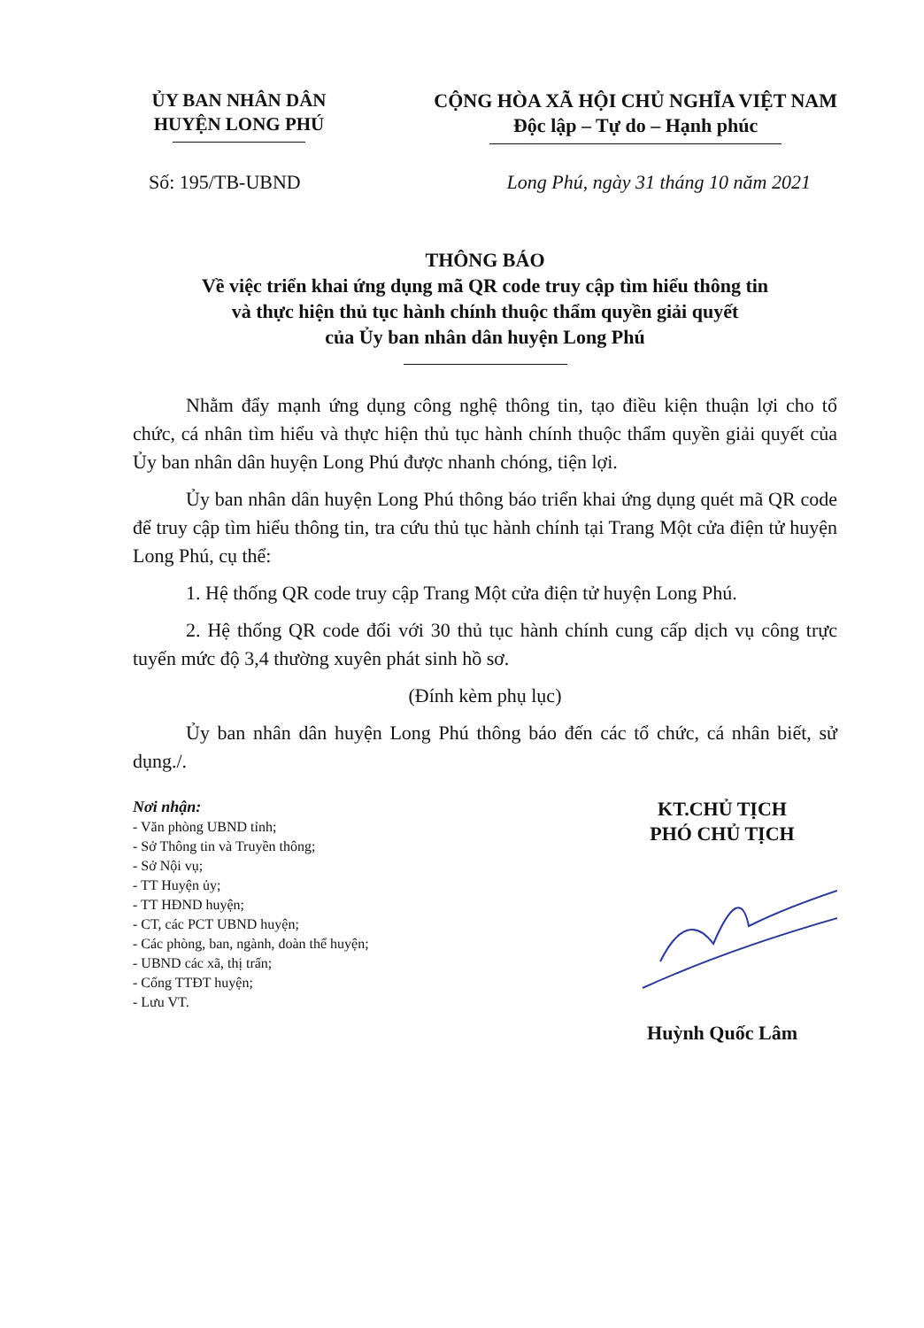ỦY BAN NHÂN DÂN
HUYỆN LONG PHÚ
CỘNG HÒA XÃ HỘI CHỦ NGHĨA VIỆT NAM
Độc lập – Tự do – Hạnh phúc
Số: 195/TB-UBND Long Phú, ngày 31 tháng 10 năm 2021
THÔNG BÁO
Về việc triển khai ứng dụng mã QR code truy cập tìm hiểu thông tin
và thực hiện thủ tục hành chính thuộc thẩm quyền giải quyết
của Ủy ban nhân dân huyện Long Phú
Nhằm đẩy mạnh ứng dụng công nghệ thông tin, tạo điều kiện thuận lợi cho tổ chức, cá nhân tìm hiểu và thực hiện thủ tục hành chính thuộc thẩm quyền giải quyết của Ủy ban nhân dân huyện Long Phú được nhanh chóng, tiện lợi.
Ủy ban nhân dân huyện Long Phú thông báo triển khai ứng dụng quét mã QR code để truy cập tìm hiểu thông tin, tra cứu thủ tục hành chính tại Trang Một cửa điện tử huyện Long Phú, cụ thể:
1. Hệ thống QR code truy cập Trang Một cửa điện tử huyện Long Phú.
2. Hệ thống QR code đối với 30 thủ tục hành chính cung cấp dịch vụ công trực tuyến mức độ 3,4 thường xuyên phát sinh hồ sơ.
(Đính kèm phụ lục)
Ủy ban nhân dân huyện Long Phú thông báo đến các tổ chức, cá nhân biết, sử dụng./.
Nơi nhận:
- Văn phòng UBND tỉnh;
- Sở Thông tin và Truyền thông;
- Sở Nội vụ;
- TT Huyện ủy;
- TT HĐND huyện;
- CT, các PCT UBND huyện;
- Các phòng, ban, ngành, đoàn thể huyện;
- UBND các xã, thị trấn;
- Cổng TTĐT huyện;
- Lưu VT.
KT.CHỦ TỊCH
PHÓ CHỦ TỊCH
Huỳnh Quốc Lâm